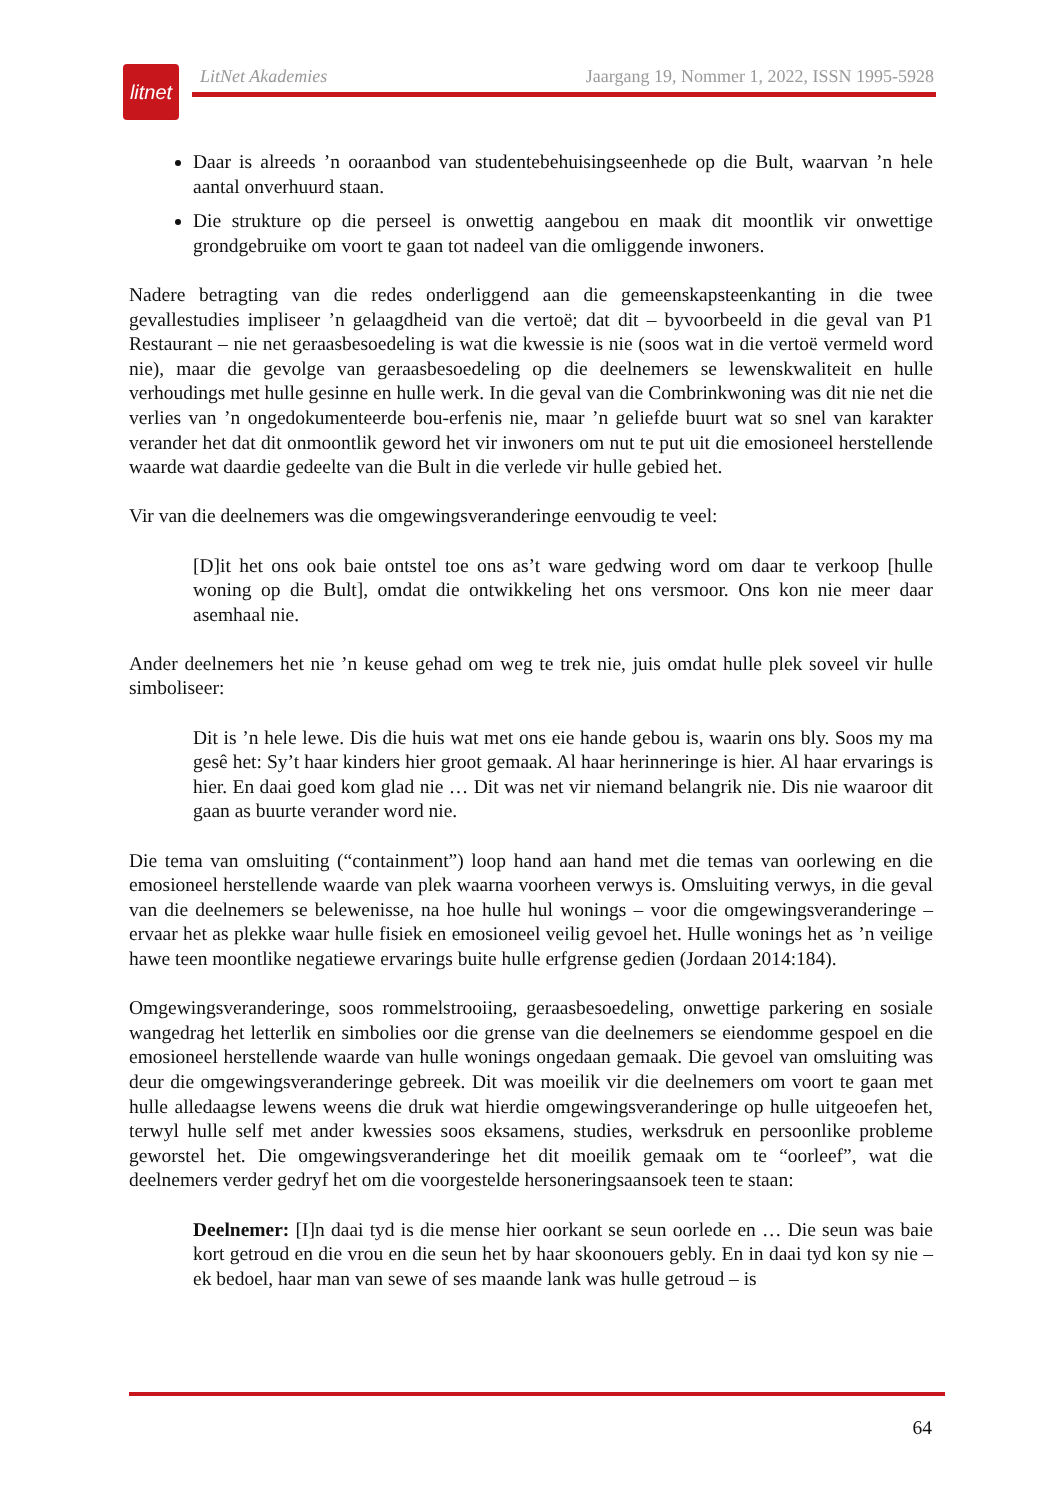litnet
LitNet Akademies Jaargang 19, Nommer 1, 2022, ISSN 1995-5928
Daar is alreeds ’n ooraanbod van studentebehuisingseenhede op die Bult, waarvan ’n hele aantal onverhuurd staan.
Die strukture op die perseel is onwettig aangebou en maak dit moontlik vir onwettige grondgebruike om voort te gaan tot nadeel van die omliggende inwoners.
Nadere betragting van die redes onderliggend aan die gemeenskapsteenkanting in die twee gevallestudies impliseer ’n gelaagdheid van die vertoë; dat dit – byvoorbeeld in die geval van P1 Restaurant – nie net geraasbesoedeling is wat die kwessie is nie (soos wat in die vertoë vermeld word nie), maar die gevolge van geraasbesoedeling op die deelnemers se lewenskwaliteit en hulle verhoudings met hulle gesinne en hulle werk. In die geval van die Combrinkwoning was dit nie net die verlies van ’n ongedokumenteerde bou-erfenis nie, maar ’n geliefde buurt wat so snel van karakter verander het dat dit onmoontlik geword het vir inwoners om nut te put uit die emosioneel herstellende waarde wat daardie gedeelte van die Bult in die verlede vir hulle gebied het.
Vir van die deelnemers was die omgewingsveranderinge eenvoudig te veel:
[D]it het ons ook baie ontstel toe ons as’t ware gedwing word om daar te verkoop [hulle woning op die Bult], omdat die ontwikkeling het ons versmoor. Ons kon nie meer daar asemhaal nie.
Ander deelnemers het nie ’n keuse gehad om weg te trek nie, juis omdat hulle plek soveel vir hulle simboliseer:
Dit is ’n hele lewe. Dis die huis wat met ons eie hande gebou is, waarin ons bly. Soos my ma gesê het: Sy’t haar kinders hier groot gemaak. Al haar herinneringe is hier. Al haar ervarings is hier. En daai goed kom glad nie … Dit was net vir niemand belangrik nie. Dis nie waaroor dit gaan as buurte verander word nie.
Die tema van omsluiting (“containment”) loop hand aan hand met die temas van oorlewing en die emosioneel herstellende waarde van plek waarna voorheen verwys is. Omsluiting verwys, in die geval van die deelnemers se belewenisse, na hoe hulle hul wonings – voor die omgewingsveranderinge – ervaar het as plekke waar hulle fisiek en emosioneel veilig gevoel het. Hulle wonings het as ’n veilige hawe teen moontlike negatiewe ervarings buite hulle erfgrense gedien (Jordaan 2014:184).
Omgewingsveranderinge, soos rommelstrooiing, geraasbesoedeling, onwettige parkering en sosiale wangedrag het letterlik en simbolies oor die grense van die deelnemers se eiendomme gespoel en die emosioneel herstellende waarde van hulle wonings ongedaan gemaak. Die gevoel van omsluiting was deur die omgewingsveranderinge gebreek. Dit was moeilik vir die deelnemers om voort te gaan met hulle alledaagse lewens weens die druk wat hierdie omgewingsveranderinge op hulle uitgeoefen het, terwyl hulle self met ander kwessies soos eksamens, studies, werksdruk en persoonlike probleme geworstel het. Die omgewingsveranderinge het dit moeilik gemaak om te “oorleef”, wat die deelnemers verder gedryf het om die voorgestelde hersoneringsaansoek teen te staan:
Deelnemer: [I]n daai tyd is die mense hier oorkant se seun oorlede en … Die seun was baie kort getroud en die vrou en die seun het by haar skoonouers gebly. En in daai tyd kon sy nie – ek bedoel, haar man van sewe of ses maande lank was hulle getroud – is
64